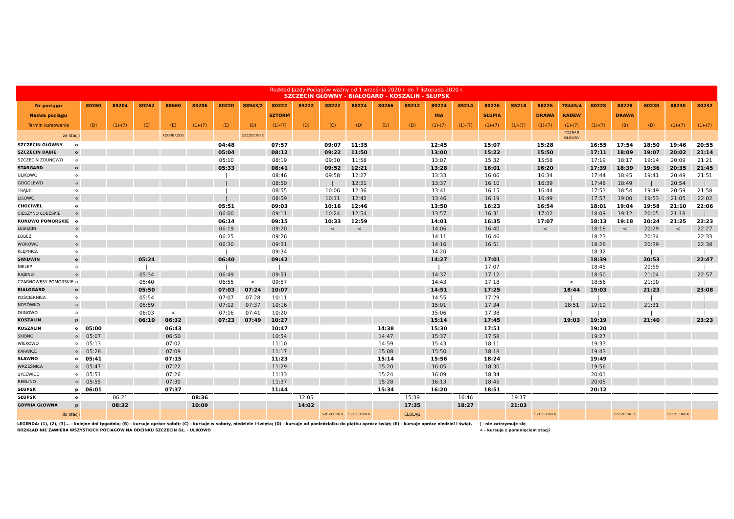Rozkład Jazdy Pociągów ważny od 1 września 2020 r. do 7 listopada 2020 r.
SZCZECIN GŁÓWNY - BIAŁOGARD - KOSZALIN - SŁUPSK
| Nr pociągu | | 80260 | 85204 | 80262 | 88660 | 85206 | 80220 | 88943/2 | 80222 | 85222 | 88222 | 88224 | 80266 | 85212 | 80224 | 85214 | 80226 | 85218 | 88226 | 78445/4 | 80228 | 88228 | 80230 | 88230 | 80232 |
| --- | --- | --- | --- | --- | --- | --- | --- | --- | --- | --- | --- | --- | --- | --- | --- | --- | --- | --- | --- | --- | --- | --- | --- | --- | --- |
| Nazwa pociągu | | | | | | | | | SZTORM | | | | | | INA | | SŁUPIA | | DRAWA | RADEW | | DRAWA | | | |
| Termin kursowania | | (D) | (1)-(7) | (E) | (E) | (1)-(7) | (E) | (D) | (1)-(7) | (D) | (C) | (D) | (D) | (D) | (1)-(7) | (1)-(7) | (1)-(7) | (1)-(7) | (1)-(7) | (1)-(7) | (1)-(7) | (B) | (D) | (1)-(7) | (1)-(7) |
| ze stacji | | | | | KOŁOBRZEG | | | SZCZECINEK | | | | | | | | | | | | POZNAŃ GŁÓWNY | | | | | |
| SZCZECIN GŁÓWNY | o | | | | | | 04:48 | | 07:57 | | 09:07 | 11:35 | | | 12:45 | | 15:07 | | 15:28 | | 16:55 | 17:54 | 18:50 | 19:46 | 20:55 |
| SZCZECIN DĄBIE | o | | | | | | 05:04 | | 08:12 | | 09:22 | 11:50 | | | 13:00 | | 15:22 | | 15:50 | | 17:11 | 18:09 | 19:07 | 20:02 | 21:14 |
| SZCZECIN ZDUNOWO | o | | | | | | 05:10 | | 08:19 | | 09:30 | 11:58 | | | 13:07 | | 15:32 | | 15:58 | | 17:19 | 18:17 | 19:14 | 20:09 | 21:21 |
| STARGARD | o | | | | | | 05:33 | | 08:41 | | 09:52 | 12:21 | | | 13:28 | | 16:01 | | 16:20 | | 17:39 | 18:39 | 19:36 | 20:35 | 21:45 |
| ULIKOWO | o | | | | | | / | | 08:46 | | 09:58 | 12:27 | | | 13:33 | | 16:06 | | 16:34 | | 17:44 | 18:45 | 19:41 | 20:49 | 21:51 |
| GOGOLEWO | o | | | | | | / | | 08:50 | | / | 12:31 | | | 13:37 | | 16:10 | | 16:39 | | 17:48 | 18:49 | / | 20:54 | / |
| TRĄBKI | o | | | | | | / | | 08:55 | | 10:06 | 12:36 | | | 13:41 | | 16:15 | | 16:44 | | 17:53 | 18:54 | 19:49 | 20:59 | 21:58 |
| LISOWO | o | | | | | | / | | 08:59 | | 10:11 | 12:42 | | | 13:46 | | 16:19 | | 16:49 | | 17:57 | 19:00 | 19:53 | 21:05 | 22:02 |
| CHOCIWEL | o | | | | | | 05:51 | | 09:03 | | 10:16 | 12:46 | | | 13:50 | | 16:23 | | 16:54 | | 18:01 | 19:04 | 19:58 | 21:10 | 22:06 |
| CIESZYNO ŁOBESKIE | o | | | | | | 06:00 | | 09:11 | | 10:24 | 12:54 | | | 13:57 | | 16:31 | | 17:02 | | 18:09 | 19:12 | 20:05 | 21:18 | / |
| RUNOWO POMORSKIE | o | | | | | | 06:14 | | 09:15 | | 10:33 | 12:59 | | | 14:01 | | 16:35 | | 17:07 | | 18:13 | 19:18 | 20:24 | 21:25 | 22:23 |
| LESIĘCIN | o | | | | | | 06:19 | | 09:20 | | < | < | | | 14:06 | | 16:40 | | < | | 18:18 | < | 20:29 | < | 22:27 |
| ŁOBEZ | o | | | | | | 06:25 | | 09:26 | | | | | | 14:11 | | 16:46 | | | | 18:23 | | 20:34 | | 22:33 |
| WOROWO | o | | | | | | 06:30 | | 09:31 | | | | | | 14:16 | | 16:51 | | | | 18:28 | | 20:39 | | 22:38 |
| KLĘPNICA | o | | | | | | / | | 09:34 | | | | | | 14:20 | | / | | | | 18:32 | | / | | / |
| ŚWIDWIN | o | | | 05:24 | | | 06:40 | | 09:42 | | | | | | 14:27 | | 17:01 | | | | 18:39 | | 20:53 | | 22:47 |
| NIELEP | o | | | / | | | / | | / | | | | | | / | | 17:07 | | | | 18:45 | | 20:59 | | / |
| RĄBINO | o | | | 05:34 | | | 06:49 | | 09:51 | | | | | | 14:37 | | 17:12 | | | | 18:50 | | 21:04 | | 22:57 |
| CZARNOWĘSY POMORSKIE | o | | | 05:40 | | | 06:55 | < | 09:57 | | | | | | 14:43 | | 17:18 | | | < | 18:56 | | 21:10 | | / |
| BIAŁOGARD | o | | | 05:50 | | | 07:03 | 07:24 | 10:07 | | | | | | 14:51 | | 17:25 | | | 18:44 | 19:03 | | 21:23 | | 23:08 |
| KOŚCIERNICA | o | | | 05:54 | | | 07:07 | 07:28 | 10:11 | | | | | | 14:55 | | 17:29 | | | / | / | | / | | / |
| NOSÓWKO | o | | | 05:59 | | | 07:12 | 07:37 | 10:16 | | | | | | 15:01 | | 17:34 | | | 18:51 | 19:10 | | 21:31 | | / |
| DUNOWO | o | | | 06:03 | < | | 07:16 | 07:41 | 10:20 | | | | | | 15:06 | | 17:38 | | | / | / | | / | | / |
| KOSZALIN | p | | | 06:10 | 06:32 | | 07:23 | 07:49 | 10:27 | | | | | | 15:14 | | 17:45 | | | 19:03 | 19:19 | | 21:40 | | 23:23 |
| KOSZALIN | o | 05:00 | | | 06:43 | | | | 10:47 | | | | 14:38 | | 15:30 | | 17:51 | | | | 19:20 | | | | |
| SKIBNO | o | 05:07 | | | 06:50 | | | | 10:54 | | | | 14:47 | | 15:37 | | 17:58 | | | | 19:27 | | | | |
| WIEKOWO | o | 05:13 | | | 07:02 | | | | 11:10 | | | | 14:59 | | 15:43 | | 18:11 | | | | 19:33 | | | | |
| KARWICE | o | 05:28 | | | 07:09 | | | | 11:17 | | | | 15:08 | | 15:50 | | 18:18 | | | | 19:43 | | | | |
| SŁAWNO | o | 05:41 | | | 07:15 | | | | 11:23 | | | | 15:14 | | 15:56 | | 18:24 | | | | 19:49 | | | | |
| WRZEŚNICA | o | 05:47 | | | 07:22 | | | | 11:29 | | | | 15:20 | | 16:05 | | 18:30 | | | | 19:56 | | | | |
| SYCEWICE | o | 05:51 | | | 07:26 | | | | 11:33 | | | | 15:24 | | 16:09 | | 18:34 | | | | 20:01 | | | | |
| REBLINO | o | 05:55 | | | 07:30 | | | | 11:37 | | | | 15:28 | | 16:13 | | 18:45 | | | | 20:05 | | | | |
| SŁUPSK | p | 06:01 | | | 07:37 | | | | 11:44 | | | | 15:34 | | 16:20 | | 18:51 | | | | 20:12 | | | | |
| SŁUPSK | o | | 06:21 | | | 08:36 | | | | 12:05 | | | | 15:39 | | 16:46 | | 19:17 | | | | | | | |
| GDYNIA GŁÓWNA | p | | 08:32 | | | 10:09 | | | | 14:02 | | | | 17:35 | | 18:27 | | 21:03 | | | | | | | |
| do stacji | | | | | | | | | | | SZCZECINEK | SZCZECINEK | | ELBLĄG | | | | | SZCZECINEK | | | SZCZECINEK | | SZCZECINEK | |
LEGENDA: (1), (2), (3)... - kolejne dni tygodnia; (B) - kursuje oprócz sobót; (C) - kursuje w soboty, niedziele i święta; (D) - kursuje od poniedziałku do piątku oprócz świąt; (E) - kursuje oprócz niedziel i świąt.
ROZKŁAD NIE ZAWIERA WSZYSTKICH POCIĄGÓW NA ODCINKU SZCZECIN GŁ. - ULIKOWO
| - nie zatrzymuje się
< - kursuje z pominięciem stacji